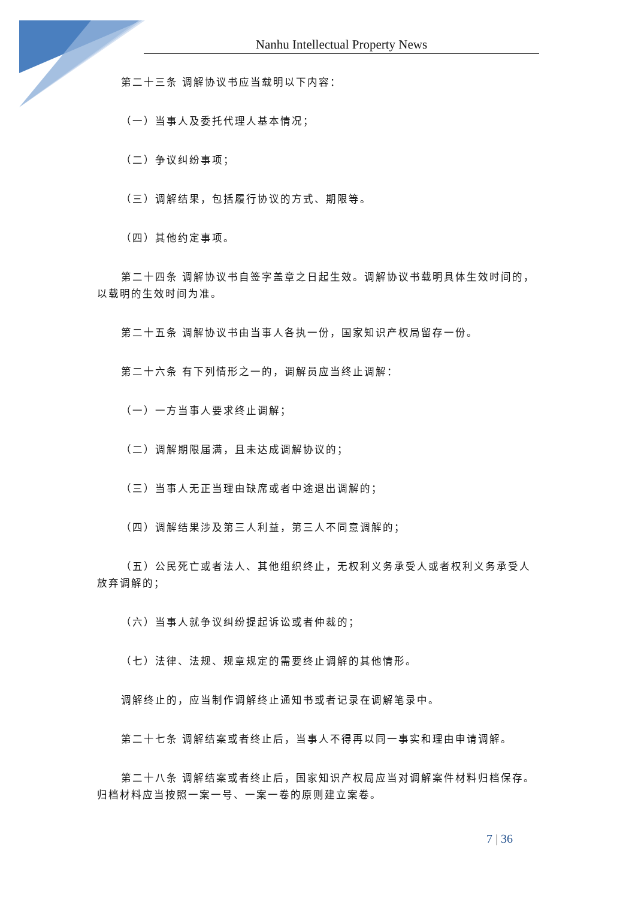Nanhu Intellectual Property News
第二十三条 调解协议书应当载明以下内容：
（一）当事人及委托代理人基本情况；
（二）争议纠纷事项；
（三）调解结果，包括履行协议的方式、期限等。
（四）其他约定事项。
第二十四条 调解协议书自签字盖章之日起生效。调解协议书载明具体生效时间的，以载明的生效时间为准。
第二十五条 调解协议书由当事人各执一份，国家知识产权局留存一份。
第二十六条 有下列情形之一的，调解员应当终止调解：
（一）一方当事人要求终止调解；
（二）调解期限届满，且未达成调解协议的；
（三）当事人无正当理由缺席或者中途退出调解的；
（四）调解结果涉及第三人利益，第三人不同意调解的；
（五）公民死亡或者法人、其他组织终止，无权利义务承受人或者权利义务承受人放弃调解的；
（六）当事人就争议纠纷提起诉讼或者仲裁的；
（七）法律、法规、规章规定的需要终止调解的其他情形。
调解终止的，应当制作调解终止通知书或者记录在调解笔录中。
第二十七条 调解结案或者终止后，当事人不得再以同一事实和理由申请调解。
第二十八条 调解结案或者终止后，国家知识产权局应当对调解案件材料归档保存。归档材料应当按照一案一号、一案一卷的原则建立案卷。
7 | 36